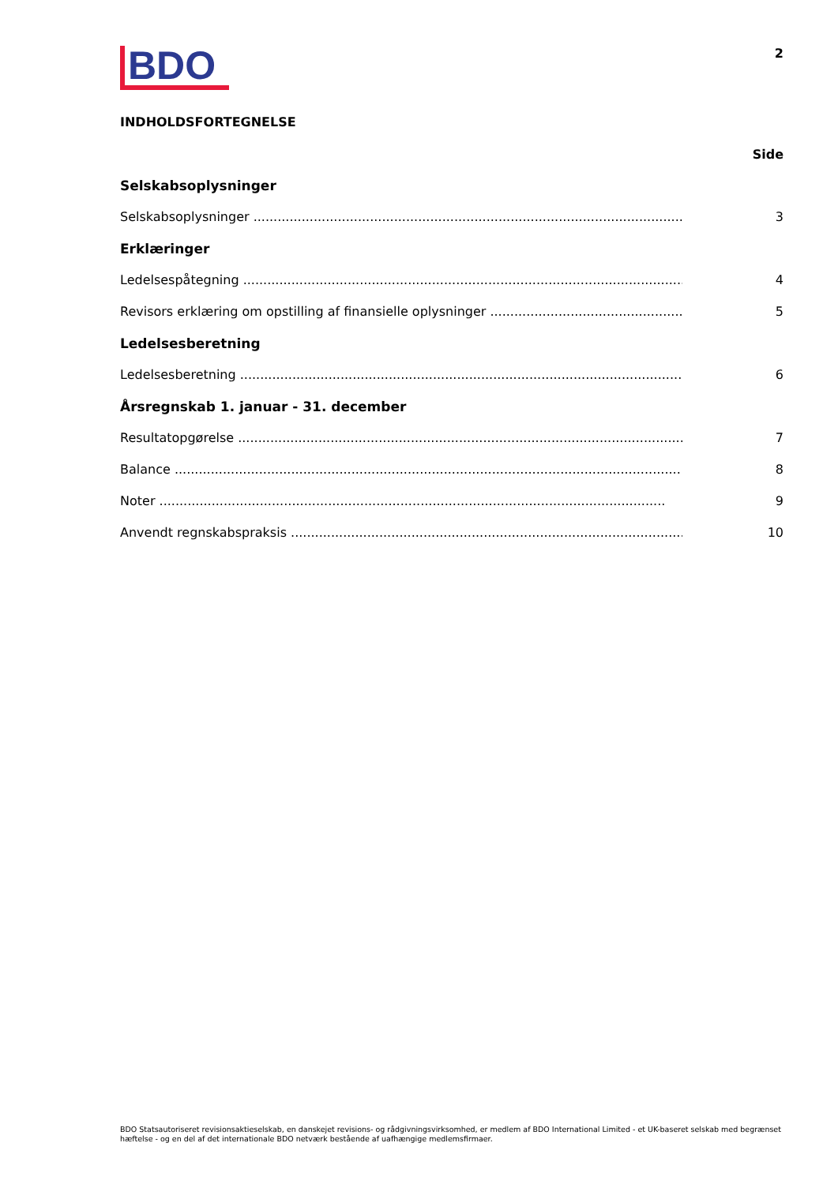BDO
2
INDHOLDSFORTEGNELSE
Side
Selskabsoplysninger
Selskabsoplysninger 3
Erklæringer
Ledelsespåtegning 4
Revisors erklæring om opstilling af finansielle oplysninger 5
Ledelsesberetning
Ledelsesberetning 6
Årsregnskab 1. januar - 31. december
Resultatopgørelse 7
Balance 8
Noter 9
Anvendt regnskabspraksis 10
BDO Statsautoriseret revisionsaktieselskab, en danskejet revisions- og rådgivningsvirksomhed, er medlem af BDO International Limited - et UK-baseret selskab med begrænset hæftelse - og en del af det internationale BDO netværk bestående af uafhængige medlemsfirmaer.